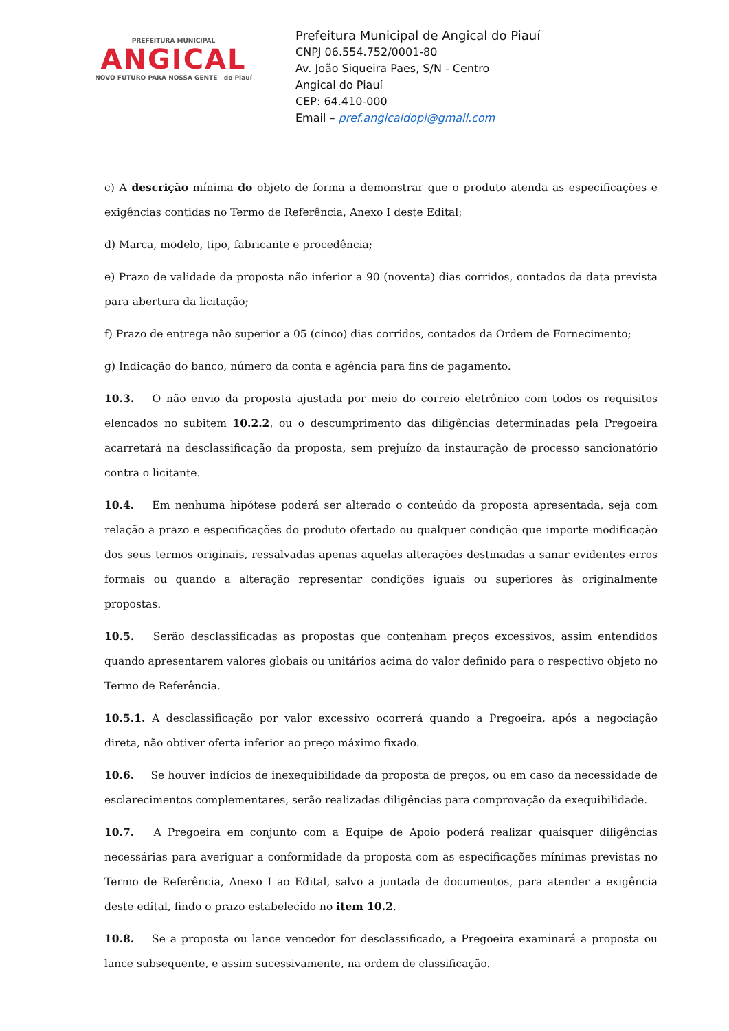PREFEITURA MUNICIPAL
ANGICAL
NOVO FUTURO PARA NOSSA GENTE do Piauí
Prefeitura Municipal de Angical do Piauí
CNPJ 06.554.752/0001-80
Av. João Siqueira Paes, S/N - Centro
Angical do Piauí
CEP: 64.410-000
Email – pref.angicaldopi@gmail.com
c) A descrição mínima do objeto de forma a demonstrar que o produto atenda as especificações e exigências contidas no Termo de Referência, Anexo I deste Edital;
d) Marca, modelo, tipo, fabricante e procedência;
e) Prazo de validade da proposta não inferior a 90 (noventa) dias corridos, contados da data prevista para abertura da licitação;
f) Prazo de entrega não superior a 05 (cinco) dias corridos, contados da Ordem de Fornecimento;
g) Indicação do banco, número da conta e agência para fins de pagamento.
10.3. O não envio da proposta ajustada por meio do correio eletrônico com todos os requisitos elencados no subitem 10.2.2, ou o descumprimento das diligências determinadas pela Pregoeira acarretará na desclassificação da proposta, sem prejuízo da instauração de processo sancionatório contra o licitante.
10.4. Em nenhuma hipótese poderá ser alterado o conteúdo da proposta apresentada, seja com relação a prazo e especificações do produto ofertado ou qualquer condição que importe modificação dos seus termos originais, ressalvadas apenas aquelas alterações destinadas a sanar evidentes erros formais ou quando a alteração representar condições iguais ou superiores às originalmente propostas.
10.5. Serão desclassificadas as propostas que contenham preços excessivos, assim entendidos quando apresentarem valores globais ou unitários acima do valor definido para o respectivo objeto no Termo de Referência.
10.5.1. A desclassificação por valor excessivo ocorrerá quando a Pregoeira, após a negociação direta, não obtiver oferta inferior ao preço máximo fixado.
10.6. Se houver indícios de inexequibilidade da proposta de preços, ou em caso da necessidade de esclarecimentos complementares, serão realizadas diligências para comprovação da exequibilidade.
10.7. A Pregoeira em conjunto com a Equipe de Apoio poderá realizar quaisquer diligências necessárias para averiguar a conformidade da proposta com as especificações mínimas previstas no Termo de Referência, Anexo I ao Edital, salvo a juntada de documentos, para atender a exigência deste edital, findo o prazo estabelecido no item 10.2.
10.8. Se a proposta ou lance vencedor for desclassificado, a Pregoeira examinará a proposta ou lance subsequente, e assim sucessivamente, na ordem de classificação.